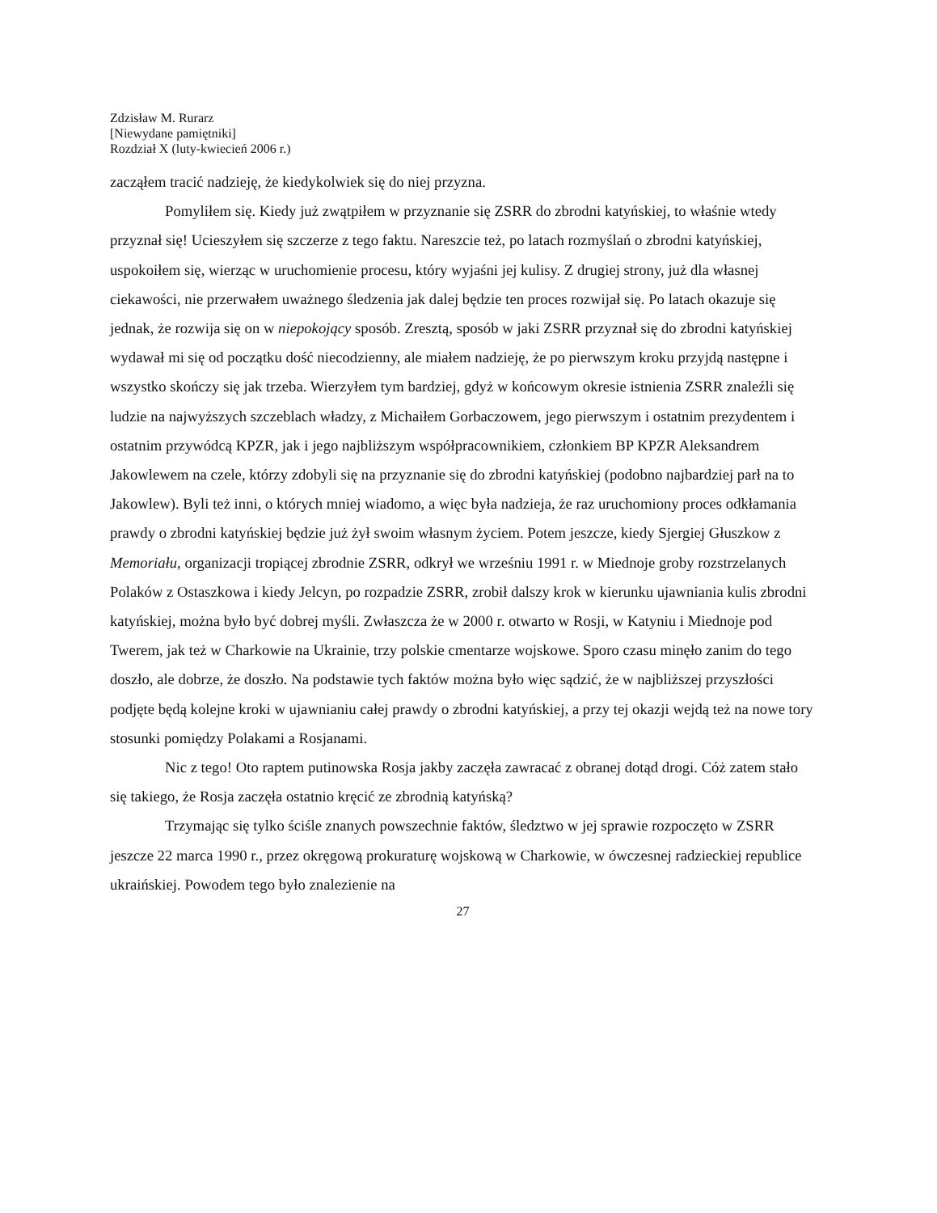Zdzisław M. Rurarz
[Niewydane pamiętniki]
Rozdział X (luty-kwiecień 2006 r.)
zacząłem tracić nadzieję, że kiedykolwiek się do niej przyzna.
Pomyliłem się. Kiedy już zwątpiłem w przyznanie się ZSRR do zbrodni katyńskiej, to właśnie wtedy przyznał się! Ucieszyłem się szczerze z tego faktu. Nareszcie też, po latach rozmyślań o zbrodni katyńskiej, uspokoiłem się, wierząc w uruchomienie procesu, który wyjaśni jej kulisy. Z drugiej strony, już dla własnej ciekawości, nie przerwałem uważnego śledzenia jak dalej będzie ten proces rozwijał się. Po latach okazuje się jednak, że rozwija się on w niepokojący sposób. Zresztą, sposób w jaki ZSRR przyznał się do zbrodni katyńskiej wydawał mi się od początku dość niecodzienny, ale miałem nadzieję, że po pierwszym kroku przyjdą następne i wszystko skończy się jak trzeba. Wierzyłem tym bardziej, gdyż w końcowym okresie istnienia ZSRR znaleźli się ludzie na najwyższych szczeblach władzy, z Michaiłem Gorbaczowem, jego pierwszym i ostatnim prezydentem i ostatnim przywódcą KPZR, jak i jego najbliższym współpracownikiem, członkiem BP KPZR Aleksandrem Jakowlewem na czele, którzy zdobyli się na przyznanie się do zbrodni katyńskiej (podobno najbardziej parł na to Jakowlew). Byli też inni, o których mniej wiadomo, a więc była nadzieja, że raz uruchomiony proces odkłamania prawdy o zbrodni katyńskiej będzie już żył swoim własnym życiem. Potem jeszcze, kiedy Sjergiej Głuszkow z Memoriału, organizacji tropiącej zbrodnie ZSRR, odkrył we wrześniu 1991 r. w Miednoje groby rozstrzelanych Polaków z Ostaszkowa i kiedy Jelcyn, po rozpadzie ZSRR, zrobił dalszy krok w kierunku ujawniania kulis zbrodni katyńskiej, można było być dobrej myśli. Zwłaszcza że w 2000 r. otwarto w Rosji, w Katyniu i Miednoje pod Twerem, jak też w Charkowie na Ukrainie, trzy polskie cmentarze wojskowe. Sporo czasu minęło zanim do tego doszło, ale dobrze, że doszło. Na podstawie tych faktów można było więc sądzić, że w najbliższej przyszłości podjęte będą kolejne kroki w ujawnianiu całej prawdy o zbrodni katyńskiej, a przy tej okazji wejdą też na nowe tory stosunki pomiędzy Polakami a Rosjanami.
Nic z tego! Oto raptem putinowska Rosja jakby zaczęła zawracać z obranej dotąd drogi. Cóż zatem stało się takiego, że Rosja zaczęła ostatnio kręcić ze zbrodnią katyńską?
Trzymając się tylko ściśle znanych powszechnie faktów, śledztwo w jej sprawie rozpoczęto w ZSRR jeszcze 22 marca 1990 r., przez okręgową prokuraturę wojskową w Charkowie, w ówczesnej radzieckiej republice ukraińskiej. Powodem tego było znalezienie na
27